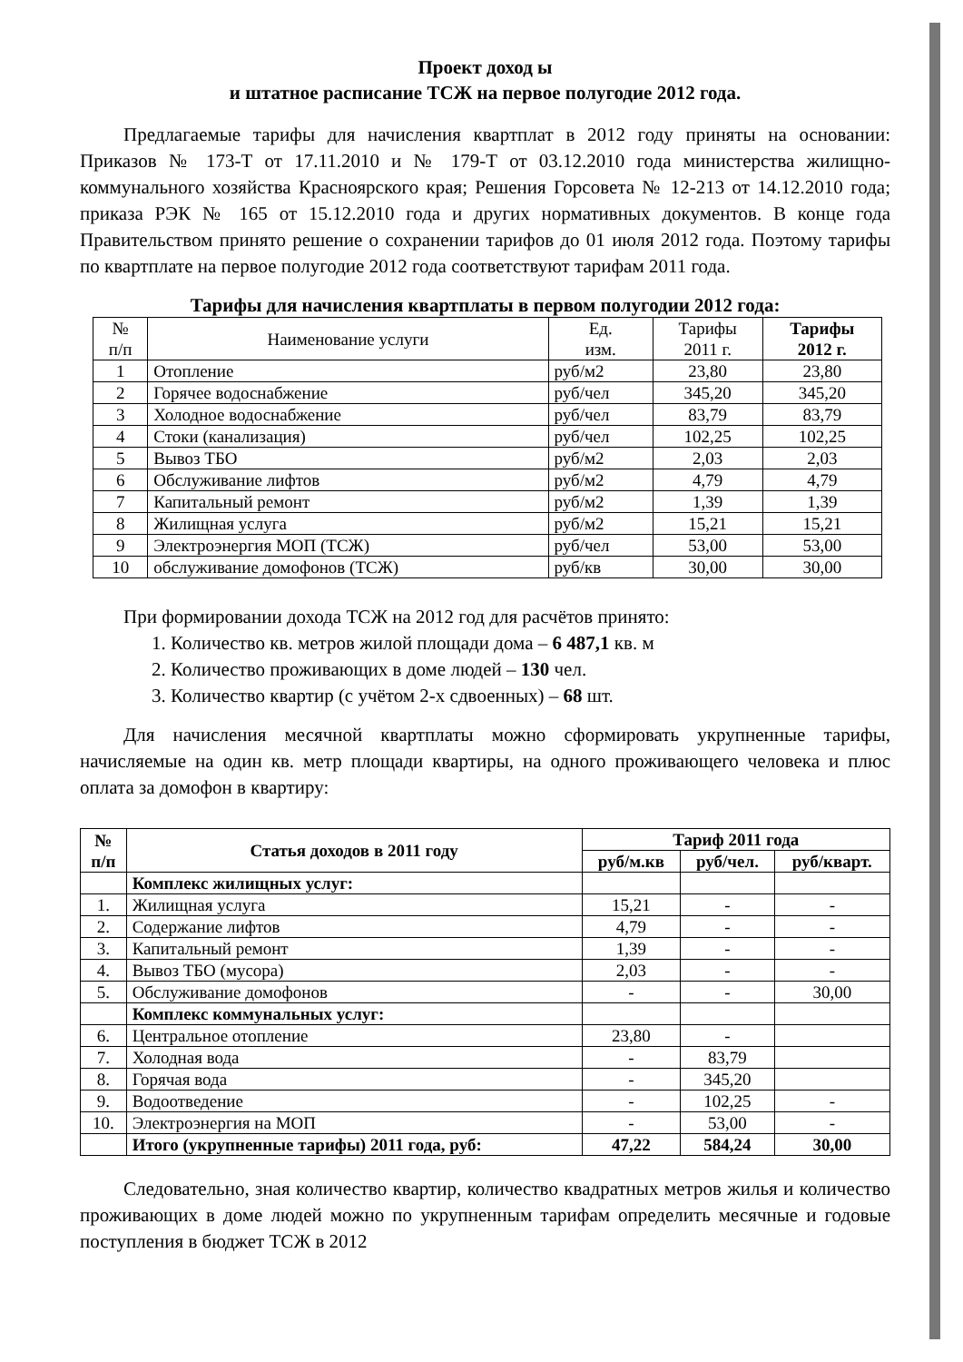Проект доход ы
и штатное расписание ТСЖ на первое полугодие 2012 года.
Предлагаемые тарифы для начисления квартплат в 2012 году приняты на основании: Приказов № 173-Т от 17.11.2010 и № 179-Т от 03.12.2010 года министерства жилищно-коммунального хозяйства Красноярского края; Решения Горсовета № 12-213 от 14.12.2010 года; приказа РЭК № 165 от 15.12.2010 года и других нормативных документов. В конце года Правительством принято решение о сохранении тарифов до 01 июля 2012 года. Поэтому тарифы по квартплате на первое полугодие 2012 года соответствуют тарифам 2011 года.
Тарифы для начисления квартплаты в первом полугодии 2012 года:
| № п/п | Наименование услуги | Ед. изм. | Тарифы 2011 г. | Тарифы 2012 г. |
| 1 | Отопление | руб/м2 | 23,80 | 23,80 |
| 2 | Горячее водоснабжение | руб/чел | 345,20 | 345,20 |
| 3 | Холодное водоснабжение | руб/чел | 83,79 | 83,79 |
| 4 | Стоки (канализация) | руб/чел | 102,25 | 102,25 |
| 5 | Вывоз ТБО | руб/м2 | 2,03 | 2,03 |
| 6 | Обслуживание лифтов | руб/м2 | 4,79 | 4,79 |
| 7 | Капитальный ремонт | руб/м2 | 1,39 | 1,39 |
| 8 | Жилищная услуга | руб/м2 | 15,21 | 15,21 |
| 9 | Электроэнергия МОП (ТСЖ) | руб/чел | 53,00 | 53,00 |
| 10 | обслуживание домофонов (ТСЖ) | руб/кв | 30,00 | 30,00 |
При формировании дохода ТСЖ на 2012 год для расчётов принято:
1. Количество кв. метров жилой площади дома – 6 487,1 кв. м
2. Количество проживающих в доме людей – 130 чел.
3. Количество квартир (с учётом 2-х сдвоенных) – 68 шт.
Для начисления месячной квартплаты можно сформировать укрупненные тарифы, начисляемые на один кв. метр площади квартиры, на одного проживающего человека и плюс оплата за домофон в квартиру:
| № п/п | Статья доходов в 2011 году | Тариф 2011 года | | |
| --- | --- | --- | --- | --- |
| | | руб/м.кв | руб/чел. | руб/кварт. |
| | Комплекс жилищных услуг: | | | |
| 1. | Жилищная услуга | 15,21 | - | - |
| 2. | Содержание лифтов | 4,79 | - | - |
| 3. | Капитальный ремонт | 1,39 | - | - |
| 4. | Вывоз ТБО (мусора) | 2,03 | - | - |
| 5. | Обслуживание домофонов | - | - | 30,00 |
| | Комплекс коммунальных услуг: | | | |
| 6. | Центральное отопление | 23,80 | - | |
| 7. | Холодная вода | - | 83,79 | |
| 8. | Горячая вода | - | 345,20 | |
| 9. | Водоотведение | - | 102,25 | - |
| 10. | Электроэнергия на МОП | - | 53,00 | - |
| | Итого (укрупненные тарифы) 2011 года, руб: | 47,22 | 584,24 | 30,00 |
Следовательно, зная количество квартир, количество квадратных метров жилья и количество проживающих в доме людей можно по укрупненным тарифам определить месячные и годовые поступления в бюджет ТСЖ в 2012